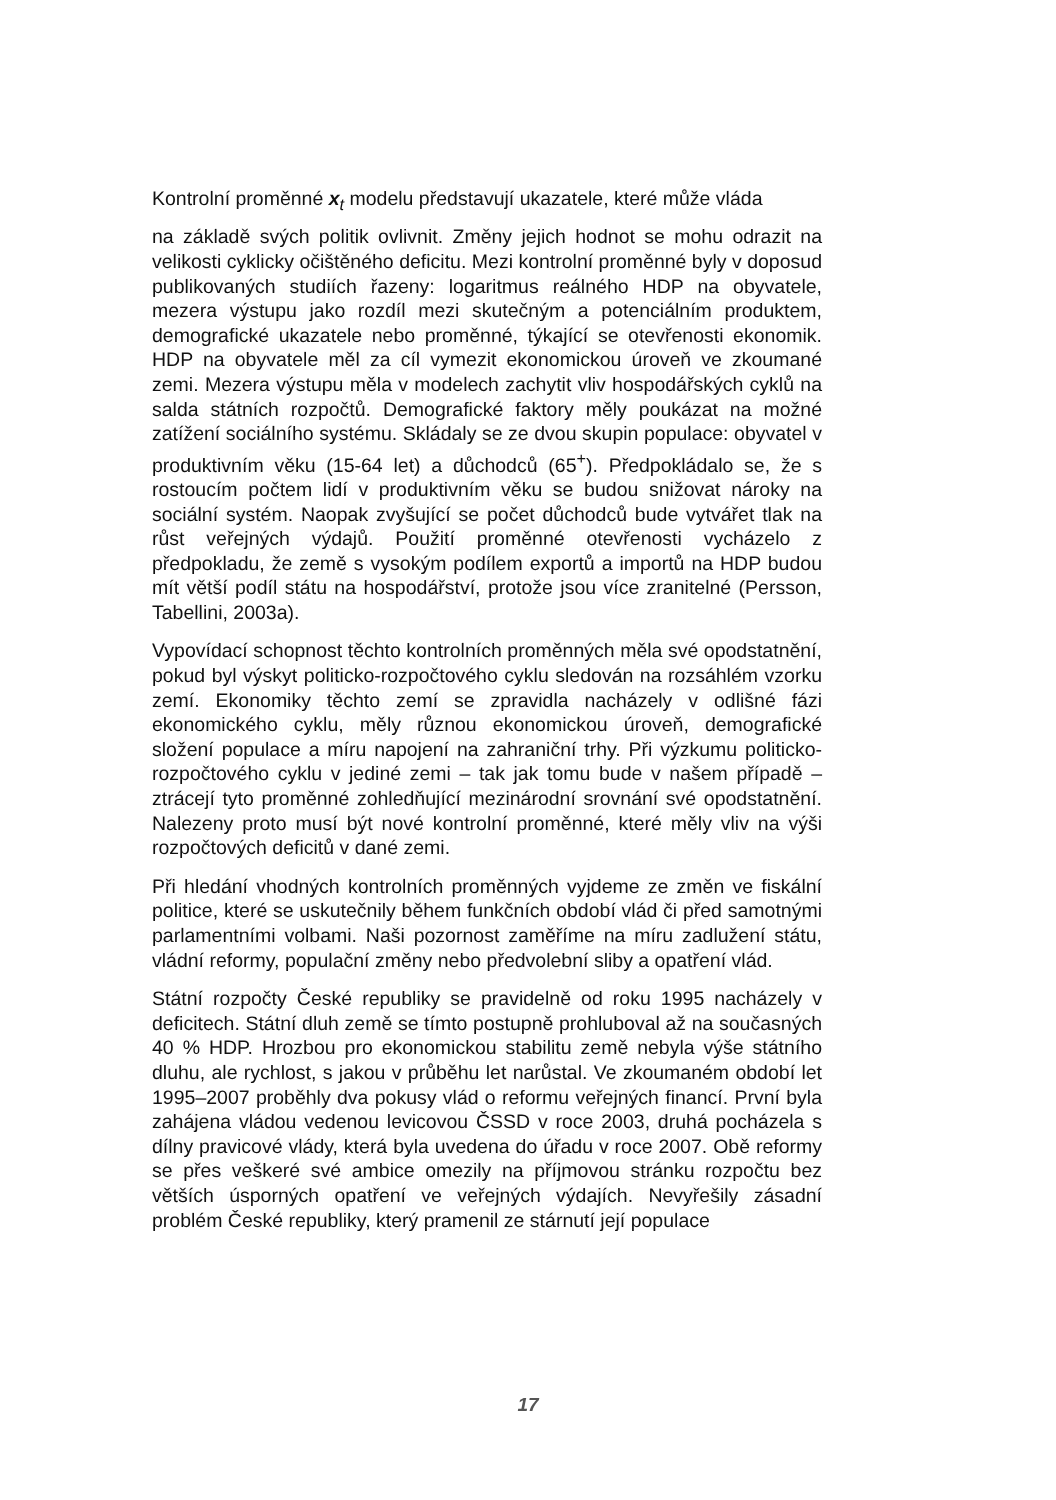Kontrolní proměnné x<sub>t</sub> modelu představují ukazatele, které může vláda
na základě svých politik ovlivnit. Změny jejich hodnot se mohu odrazit na velikosti cyklicky očištěného deficitu. Mezi kontrolní proměnné byly v doposud publikovaných studiích řazeny: logaritmus reálného HDP na obyvatele, mezera výstupu jako rozdíl mezi skutečným a potenciálním produktem, demografické ukazatele nebo proměnné, týkající se otevřenosti ekonomik. HDP na obyvatele měl za cíl vymezit ekonomickou úroveň ve zkoumané zemi. Mezera výstupu měla v modelech zachytit vliv hospodářských cyklů na salda státních rozpočtů. Demografické faktory měly poukázat na možné zatížení sociálního systému. Skládaly se ze dvou skupin populace: obyvatel v produktivním věku (15-64 let) a důchodců (65<sup>+</sup>). Předpokládalo se, že s rostoucím počtem lidí v produktivním věku se budou snižovat nároky na sociální systém. Naopak zvyšující se počet důchodců bude vytvářet tlak na růst veřejných výdajů. Použití proměnné otevřenosti vycházelo z předpokladu, že země s vysokým podílem exportů a importů na HDP budou mít větší podíl státu na hospodářství, protože jsou více zranitelné (Persson, Tabellini, 2003a).
Vypovídací schopnost těchto kontrolních proměnných měla své opodstatnění, pokud byl výskyt politicko-rozpočtového cyklu sledován na rozsáhlém vzorku zemí. Ekonomiky těchto zemí se zpravidla nacházely v odlišné fázi ekonomického cyklu, měly různou ekonomickou úroveň, demografické složení populace a míru napojení na zahraniční trhy. Při výzkumu politicko-rozpočtového cyklu v jediné zemi – tak jak tomu bude v našem případě – ztrácejí tyto proměnné zohledňující mezinárodní srovnání své opodstatnění. Nalezeny proto musí být nové kontrolní proměnné, které měly vliv na výši rozpočtových deficitů v dané zemi.
Při hledání vhodných kontrolních proměnných vyjdeme ze změn ve fiskální politice, které se uskutečnily během funkčních období vlád či před samotnými parlamentními volbami. Naši pozornost zaměříme na míru zadlužení státu, vládní reformy, populační změny nebo předvolební sliby a opatření vlád.
Státní rozpočty České republiky se pravidelně od roku 1995 nacházely v deficitech. Státní dluh země se tímto postupně prohluboval až na současných 40 % HDP. Hrozbou pro ekonomickou stabilitu země nebyla výše státního dluhu, ale rychlost, s jakou v průběhu let narůstal. Ve zkoumaném období let 1995–2007 proběhly dva pokusy vlád o reformu veřejných financí. První byla zahájena vládou vedenou levicovou ČSSD v roce 2003, druhá pocházela s dílny pravicové vlády, která byla uvedena do úřadu v roce 2007. Obě reformy se přes veškeré své ambice omezily na příjmovou stránku rozpočtu bez větších úsporných opatření ve veřejných výdajích. Nevyřešily zásadní problém České republiky, který pramenil ze stárnutí její populace
17